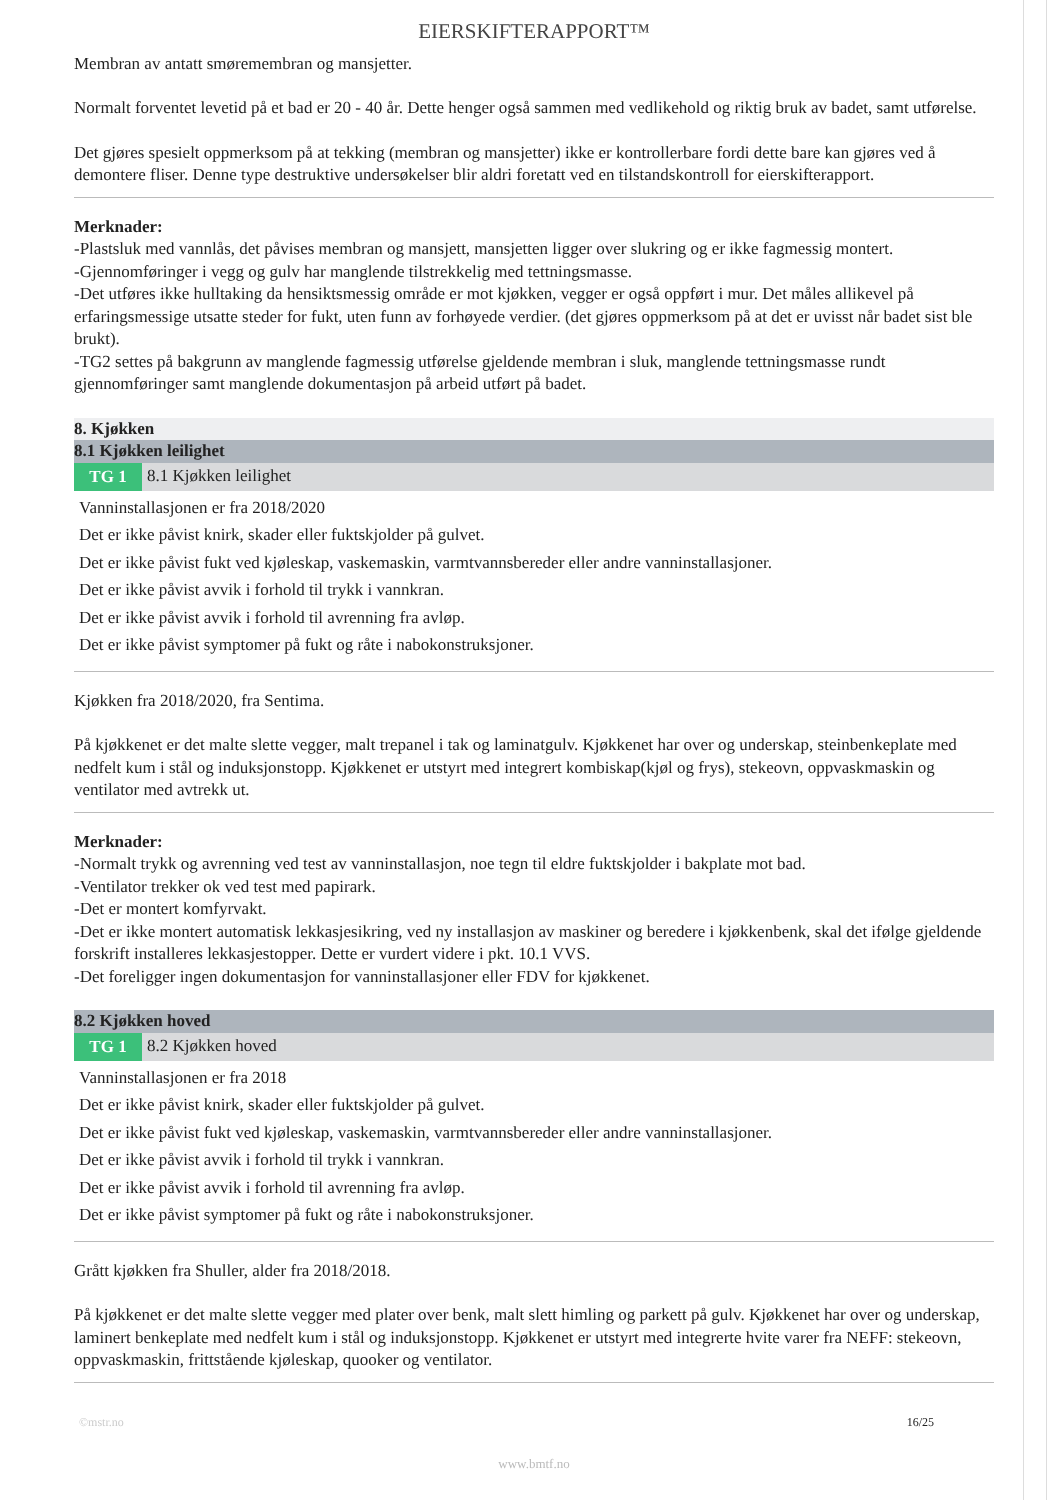EIERSKIFTERAPPORT™
Membran av antatt smøremembran og mansjetter.
Normalt forventet levetid på et bad er 20 - 40 år. Dette henger også sammen med vedlikehold og riktig bruk av badet, samt utførelse.
Det gjøres spesielt oppmerksom på at tekking (membran og mansjetter) ikke er kontrollerbare fordi dette bare kan gjøres ved å demontere fliser. Denne type destruktive undersøkelser blir aldri foretatt ved en tilstandskontroll for eierskifterapport.
Merknader:
-Plastsluk med vannlås, det påvises membran og mansjett, mansjetten ligger over slukring og er ikke fagmessig montert.
-Gjennomføringer i vegg og gulv har manglende tilstrekkelig med tettningsmasse.
-Det utføres ikke hulltaking da hensiktsmessig område er mot kjøkken, vegger er også oppført i mur. Det måles allikevel på erfaringsmessige utsatte steder for fukt, uten funn av forhøyede verdier. (det gjøres oppmerksom på at det er uvisst når badet sist ble brukt).
-TG2 settes på bakgrunn av manglende fagmessig utførelse gjeldende membran i sluk, manglende tettningsmasse rundt gjennomføringer samt manglende dokumentasjon på arbeid utført på badet.
8. Kjøkken
8.1 Kjøkken leilighet
TG 1 8.1 Kjøkken leilighet
Vanninstallasjonen er fra 2018/2020
Det er ikke påvist knirk, skader eller fuktskjolder på gulvet.
Det er ikke påvist fukt ved kjøleskap, vaskemaskin, varmtvannsbereder eller andre vanninstallasjoner.
Det er ikke påvist avvik i forhold til trykk i vannkran.
Det er ikke påvist avvik i forhold til avrenning fra avløp.
Det er ikke påvist symptomer på fukt og råte i nabokonstruksjoner.
Kjøkken fra 2018/2020, fra Sentima.
På kjøkkenet er det malte slette vegger, malt trepanel i tak og laminatgulv. Kjøkkenet har over og underskap, steinbenkeplate med nedfelt kum i stål og induksjonstopp. Kjøkkenet er utstyrt med integrert kombiskap(kjøl og frys), stekeovn, oppvaskmaskin og ventilator med avtrekk ut.
Merknader:
-Normalt trykk og avrenning ved test av vanninstallasjon, noe tegn til eldre fuktskjolder i bakplate mot bad.
-Ventilator trekker ok ved test med papirark.
-Det er montert komfyrvakt.
-Det er ikke montert automatisk lekkasjesikring, ved ny installasjon av maskiner og beredere i kjøkkenbenk, skal det ifølge gjeldende forskrift installeres lekkasjestopper. Dette er vurdert videre i pkt. 10.1 VVS.
-Det foreligger ingen dokumentasjon for vanninstallasjoner eller FDV for kjøkkenet.
8.2 Kjøkken hoved
TG 1 8.2 Kjøkken hoved
Vanninstallasjonen er fra 2018
Det er ikke påvist knirk, skader eller fuktskjolder på gulvet.
Det er ikke påvist fukt ved kjøleskap, vaskemaskin, varmtvannsbereder eller andre vanninstallasjoner.
Det er ikke påvist avvik i forhold til trykk i vannkran.
Det er ikke påvist avvik i forhold til avrenning fra avløp.
Det er ikke påvist symptomer på fukt og råte i nabokonstruksjoner.
Grått kjøkken fra Shuller, alder fra 2018/2018.
På kjøkkenet er det malte slette vegger med plater over benk, malt slett himling og parkett på gulv. Kjøkkenet har over og underskap, laminert benkeplate med nedfelt kum i stål og induksjonstopp. Kjøkkenet er utstyrt med integrerte hvite varer fra NEFF: stekeovn, oppvaskmaskin, frittstående kjøleskap, quooker og ventilator.
©mstr.no 16/25
www.bmtf.no